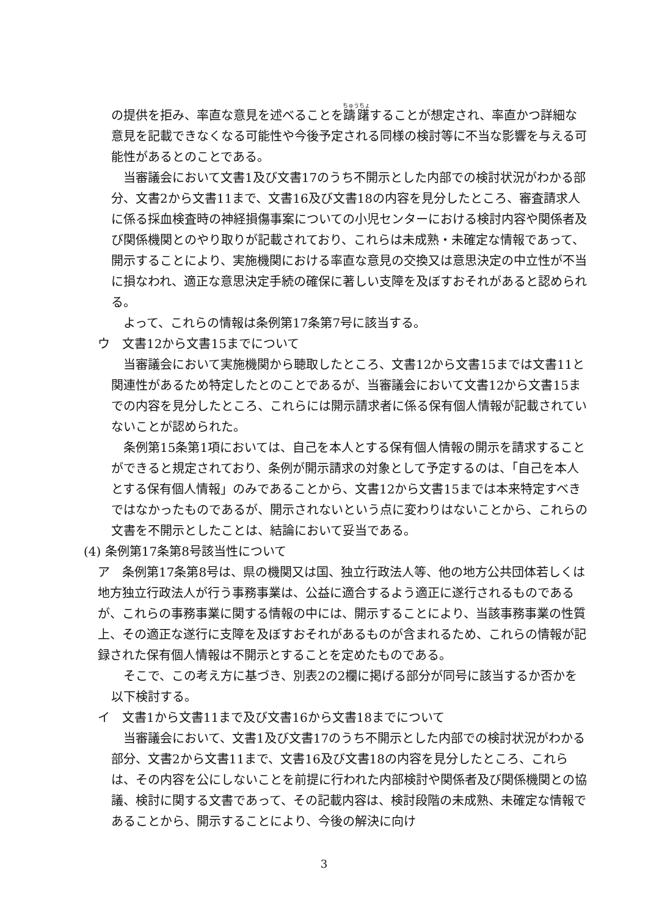の提供を拒み、率直な意見を述べることを躊躇することが想定され、率直かつ詳細な意見を記載できなくなる可能性や今後予定される同様の検討等に不当な影響を与える可能性があるとのことである。
当審議会において文書1及び文書17のうち不開示とした内部での検討状況がわかる部分、文書2から文書11まで、文書16及び文書18の内容を見分したところ、審査請求人に係る採血検査時の神経損傷事案についての小児センターにおける検討内容や関係者及び関係機関とのやり取りが記載されており、これらは未成熟・未確定な情報であって、開示することにより、実施機関における率直な意見の交換又は意思決定の中立性が不当に損なわれ、適正な意思決定手続の確保に著しい支障を及ぼすおそれがあると認められる。
よって、これらの情報は条例第17条第7号に該当する。
ウ　文書12から文書15までについて
当審議会において実施機関から聴取したところ、文書12から文書15までは文書11と関連性があるため特定したとのことであるが、当審議会において文書12から文書15までの内容を見分したところ、これらには開示請求者に係る保有個人情報が記載されていないことが認められた。
条例第15条第1項においては、自己を本人とする保有個人情報の開示を請求することができると規定されており、条例が開示請求の対象として予定するのは、「自己を本人とする保有個人情報」のみであることから、文書12から文書15までは本来特定すべきではなかったものであるが、開示されないという点に変わりはないことから、これらの文書を不開示としたことは、結論において妥当である。
(4) 条例第17条第8号該当性について
ア　条例第17条第8号は、県の機関又は国、独立行政法人等、他の地方公共団体若しくは地方独立行政法人が行う事務事業は、公益に適合するよう適正に遂行されるものであるが、これらの事務事業に関する情報の中には、開示することにより、当該事務事業の性質上、その適正な遂行に支障を及ぼすおそれがあるものが含まれるため、これらの情報が記録された保有個人情報は不開示とすることを定めたものである。
そこで、この考え方に基づき、別表2の2欄に掲げる部分が同号に該当するか否かを以下検討する。
イ　文書1から文書11まで及び文書16から文書18までについて
当審議会において、文書1及び文書17のうち不開示とした内部での検討状況がわかる部分、文書2から文書11まで、文書16及び文書18の内容を見分したところ、これらは、その内容を公にしないことを前提に行われた内部検討や関係者及び関係機関との協議、検討に関する文書であって、その記載内容は、検討段階の未成熟、未確定な情報であることから、開示することにより、今後の解決に向け
3